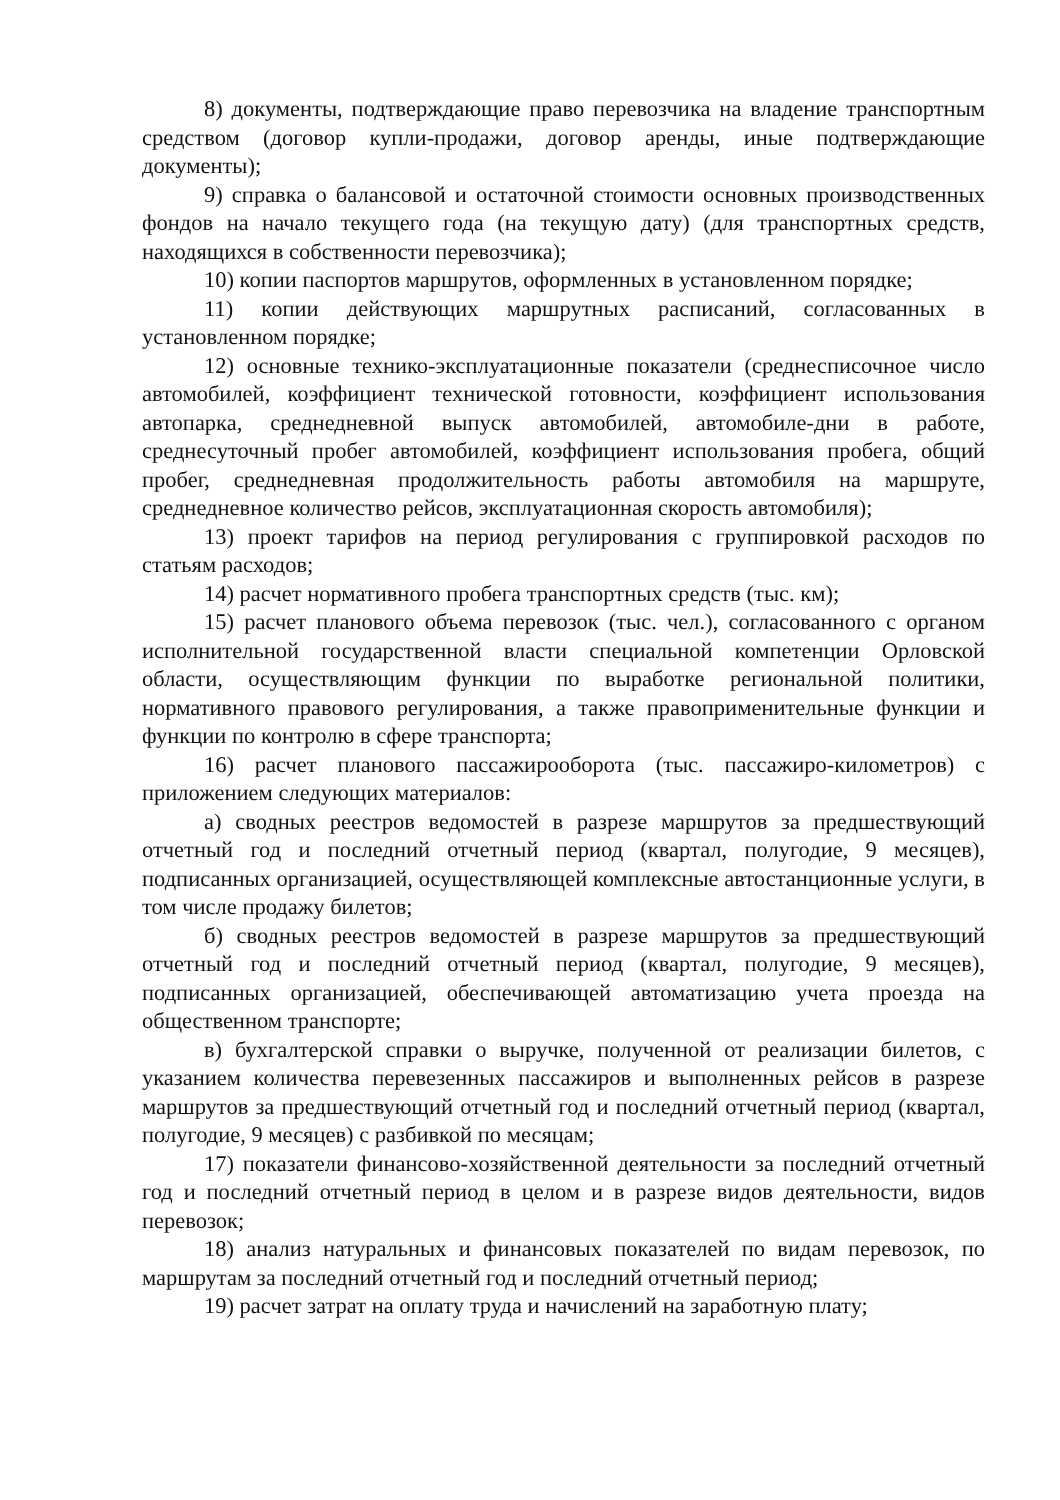8) документы, подтверждающие право перевозчика на владение транспортным средством (договор купли-продажи, договор аренды, иные подтверждающие документы);
9) справка о балансовой и остаточной стоимости основных производственных фондов на начало текущего года (на текущую дату) (для транспортных средств, находящихся в собственности перевозчика);
10) копии паспортов маршрутов, оформленных в установленном порядке;
11) копии действующих маршрутных расписаний, согласованных в установленном порядке;
12) основные технико-эксплуатационные показатели (среднесписочное число автомобилей, коэффициент технической готовности, коэффициент использования автопарка, среднедневной выпуск автомобилей, автомобиле-дни в работе, среднесуточный пробег автомобилей, коэффициент использования пробега, общий пробег, среднедневная продолжительность работы автомобиля на маршруте, среднедневное количество рейсов, эксплуатационная скорость автомобиля);
13) проект тарифов на период регулирования с группировкой расходов по статьям расходов;
14) расчет нормативного пробега транспортных средств (тыс. км);
15) расчет планового объема перевозок (тыс. чел.), согласованного с органом исполнительной государственной власти специальной компетенции Орловской области, осуществляющим функции по выработке региональной политики, нормативного правового регулирования, а также правоприменительные функции и функции по контролю в сфере транспорта;
16) расчет планового пассажирооборота (тыс. пассажиро-километров) с приложением следующих материалов:
а) сводных реестров ведомостей в разрезе маршрутов за предшествующий отчетный год и последний отчетный период (квартал, полугодие, 9 месяцев), подписанных организацией, осуществляющей комплексные автостанционные услуги, в том числе продажу билетов;
б) сводных реестров ведомостей в разрезе маршрутов за предшествующий отчетный год и последний отчетный период (квартал, полугодие, 9 месяцев), подписанных организацией, обеспечивающей автоматизацию учета проезда на общественном транспорте;
в) бухгалтерской справки о выручке, полученной от реализации билетов, с указанием количества перевезенных пассажиров и выполненных рейсов в разрезе маршрутов за предшествующий отчетный год и последний отчетный период (квартал, полугодие, 9 месяцев) с разбивкой по месяцам;
17) показатели финансово-хозяйственной деятельности за последний отчетный год и последний отчетный период в целом и в разрезе видов деятельности, видов перевозок;
18) анализ натуральных и финансовых показателей по видам перевозок, по маршрутам за последний отчетный год и последний отчетный период;
19) расчет затрат на оплату труда и начислений на заработную плату;